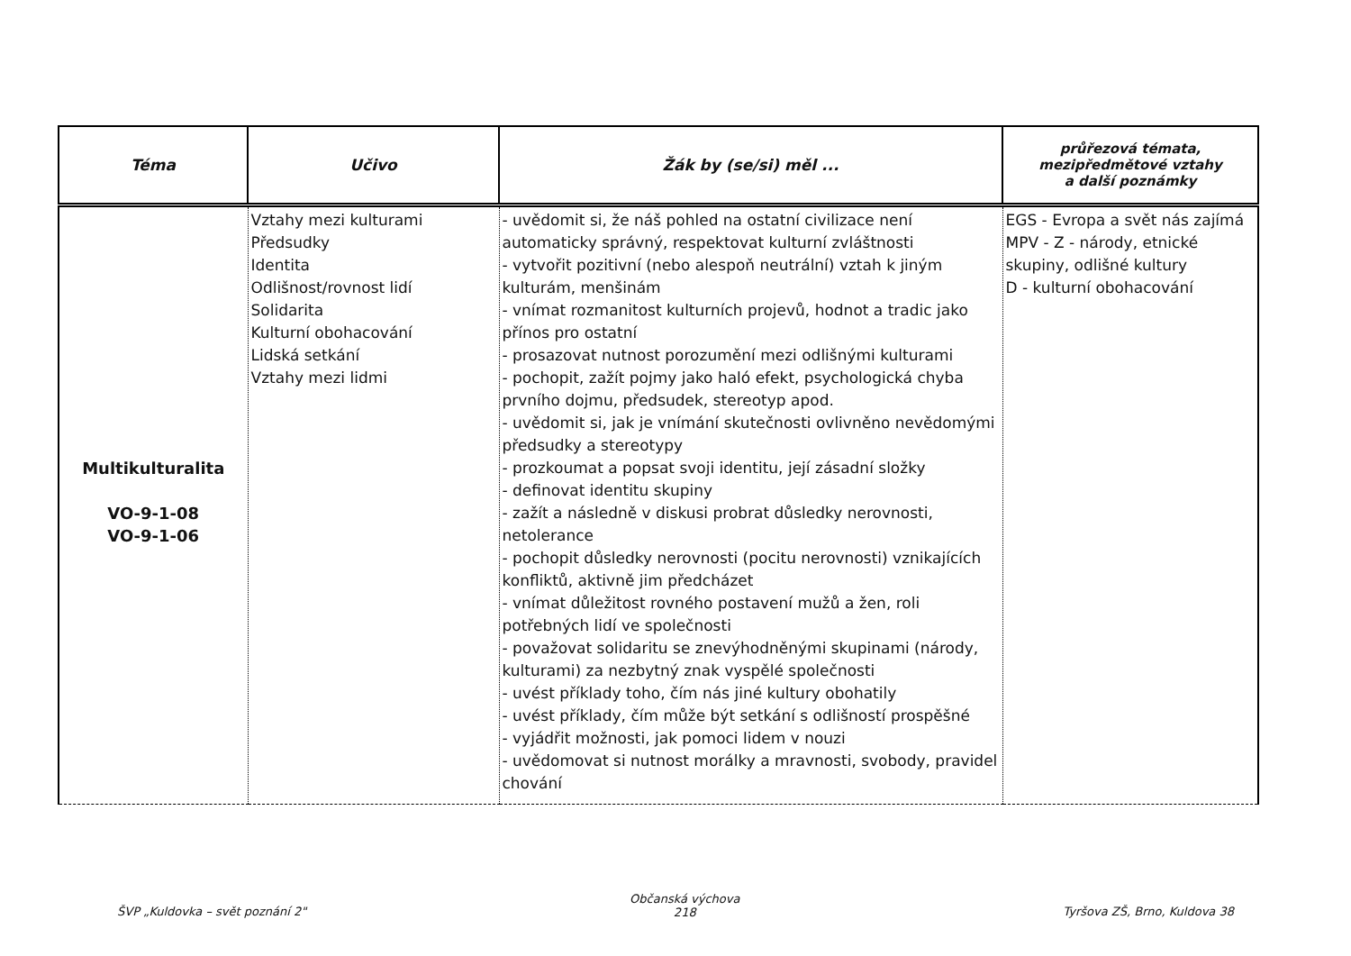| Téma | Učivo | Žák by (se/si) měl ... | průřezová témata, mezipředmětové vztahy a další poznámky |
| --- | --- | --- | --- |
| Multikulturalita VO-9-1-08 VO-9-1-06 | Vztahy mezi kulturami Předsudky Identita Odlišnost/rovnost lidí Solidarita Kulturní obohacování Lidská setkání Vztahy mezi lidmi | - uvědomit si, že náš pohled na ostatní civilizace není automaticky správný, respektovat kulturní zvláštnosti - vytvořit pozitivní (nebo alespoň neutrální) vztah k jiným kulturám, menšinám - vnímat rozmanitost kulturních projevů, hodnot a tradic jako přínos pro ostatní - prosazovat nutnost porozumění mezi odlišnými kulturami - pochopit, zažít pojmy jako haló efekt, psychologická chyba prvního dojmu, předsudek, stereotyp apod. - uvědomit si, jak je vnímání skutečnosti ovlivněno nevědomými předsudky a stereotypy - prozkoumat a popsat svoji identitu, její zásadní složky - definovat identitu skupiny - zažít a následně v diskusi probrat důsledky nerovnosti, netolerance - pochopit důsledky nerovnosti (pocitu nerovnosti) vznikajících konfliktů, aktivně jim předcházet - vnímat důležitost rovného postavení mužů a žen, roli potřebných lidí ve společnosti - považovat solidaritu se znevýhodněnými skupinami (národy, kulturami) za nezbytný znak vyspělé společnosti - uvést příklady toho, čím nás jiné kultury obohatily - uvést příklady, čím může být setkání s odlišností prospěšné - vyjádřit možnosti, jak pomoci lidem v nouzi - uvědomovat si nutnost morálky a mravnosti, svobody, pravidel chování | EGS - Evropa a svět nás zajímá MPV - Z - národy, etnické skupiny, odlišné kultury D - kulturní obohacování |
ŠVP „Kuldovka – svět poznání 2" Občanská výchova
218 Tyršova ZŠ, Brno, Kuldova 38